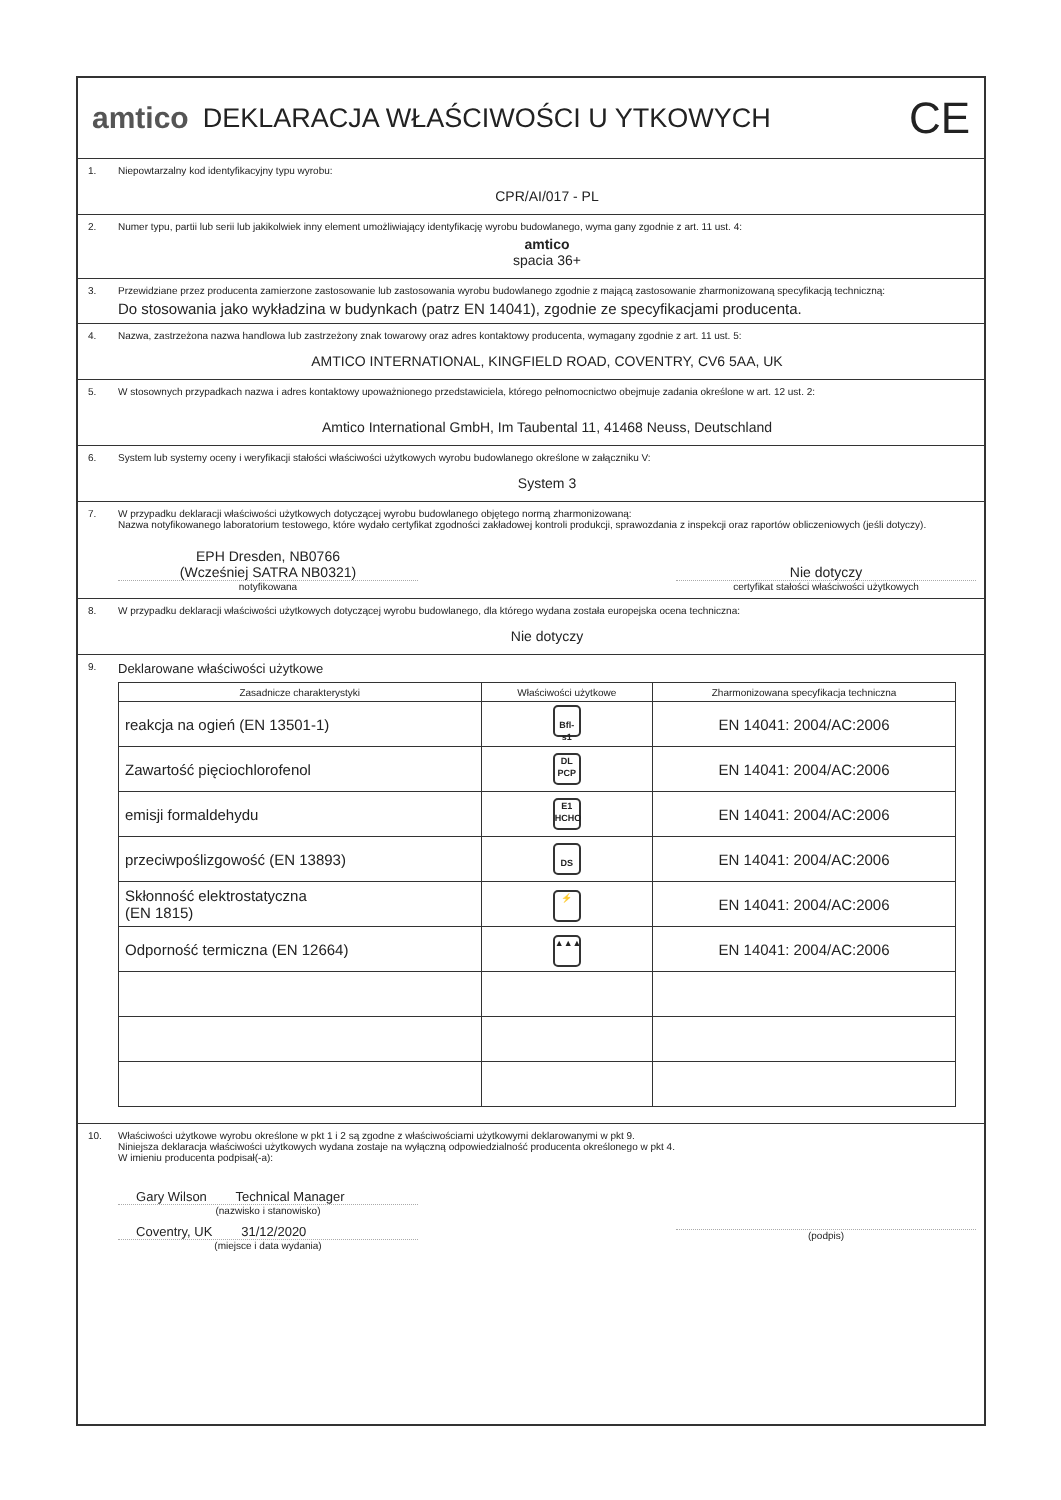amtico DEKLARACJA WŁAŚCIWOŚCI U YTKOWYCH CE
1. Niepowtarzalny kod identyfikacyjny typu wyrobu:
CPR/AI/017 - PL
2. Numer typu, partii lub serii lub jakikolwiek inny element umożliwiający identyfikację wyrobu budowlanego, wyma gany zgodnie z art. 11 ust. 4:
amtico
spacia 36+
3. Przewidziane przez producenta zamierzone zastosowanie lub zastosowania wyrobu budowlanego zgodnie z mającą zastosowanie zharmonizowaną specyfikacją techniczną:
Do stosowania jako wykładzina w budynkach (patrz EN 14041), zgodnie ze specyfikacjami producenta.
4. Nazwa, zastrzeżona nazwa handlowa lub zastrzeżony znak towarowy oraz adres kontaktowy producenta, wymagany zgodnie z art. 11 ust. 5:
AMTICO INTERNATIONAL, KINGFIELD ROAD, COVENTRY, CV6 5AA, UK
5. W stosownych przypadkach nazwa i adres kontaktowy upoważnionego przedstawiciela, którego pełnomocnictwo obejmuje zadania określone w art. 12 ust. 2:
Amtico International GmbH, Im Taubental 11, 41468 Neuss, Deutschland
6. System lub systemy oceny i weryfikacji stałości właściwości użytkowych wyrobu budowlanego określone w załączniku V:
System 3
7. W przypadku deklaracji właściwości użytkowych dotyczącej wyrobu budowlanego objętego normą zharmonizowaną:
Nazwa notyfikowanego laboratorium testowego, które wydało certyfikat zgodności zakładowej kontroli produkcji, sprawozdania z inspekcji oraz raportów obliczeniowych (jeśli dotyczy).
EPH Dresden, NB0766
(Wcześniej SATRA NB0321)
notyfikowana
Nie dotyczy
certyfikat stałości właściwości użytkowych
8. W przypadku deklaracji właściwości użytkowych dotyczącej wyrobu budowlanego, dla którego wydana została europejska ocena techniczna:
Nie dotyczy
9. Deklarowane właściwości użytkowe
| Zasadnicze charakterystyki | Właściwości użytkowe | Zharmonizowana specyfikacja techniczna |
| --- | --- | --- |
| reakcja na ogień (EN 13501-1) | Bfl-s1 | EN 14041: 2004/AC:2006 |
| Zawartość pięciochlorofenol | DL PCP | EN 14041: 2004/AC:2006 |
| emisji formaldehydu | E1 HCHO | EN 14041: 2004/AC:2006 |
| przeciwpoślizgowość (EN 13893) | DS | EN 14041: 2004/AC:2006 |
| Skłonność elektrostatyczna (EN 1815) | ⚡ | EN 14041: 2004/AC:2006 |
| Odporność termiczna (EN 12664) | ▲▲▲ | EN 14041: 2004/AC:2006 |
10. Właściwości użytkowe wyrobu określone w pkt 1 i 2 są zgodne z właściwościami użytkowymi deklarowanymi w pkt 9.
Niniejsza deklaracja właściwości użytkowych wydana zostaje na wyłączną odpowiedzialność producenta określonego w pkt 4.
W imieniu producenta podpisał(-a):
Gary Wilson Technical Manager
(nazwisko i stanowisko)
Coventry, UK 31/12/2020
(miejsce i data wydania)
(podpis)